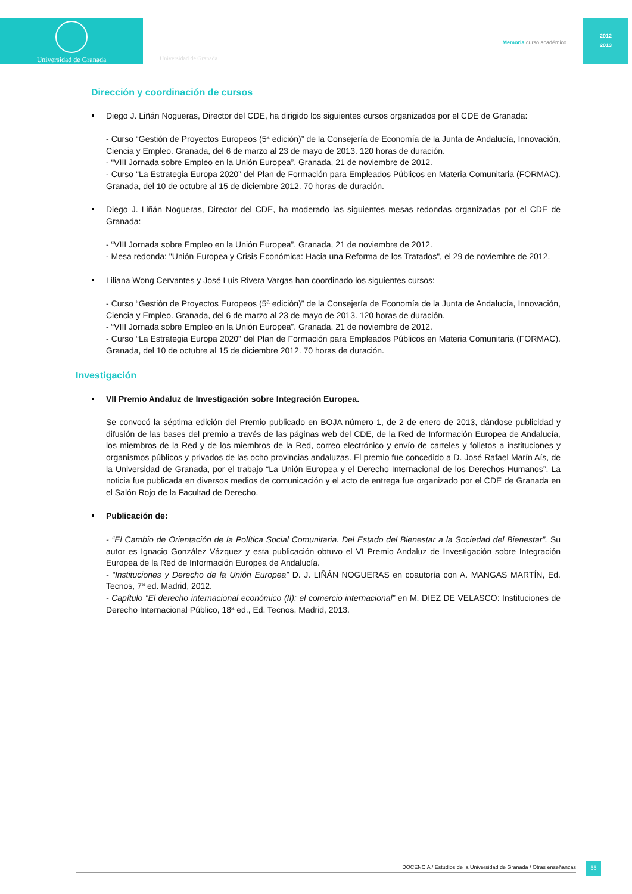Universidad de Granada
Universidad de Granada
Memoria curso académico
2012
2013
Dirección y coordinación de cursos
Diego J. Liñán Nogueras, Director del CDE, ha dirigido los siguientes cursos organizados por el CDE de Granada:
- Curso “Gestión de Proyectos Europeos (5ª edición)” de la Consejería de Economía de la Junta de Andalucía, Innovación, Ciencia y Empleo. Granada, del 6 de marzo al 23 de mayo de 2013. 120 horas de duración.
- “VIII Jornada sobre Empleo en la Unión Europea”. Granada, 21 de noviembre de 2012.
- Curso “La Estrategia Europa 2020” del Plan de Formación para Empleados Públicos en Materia Comunitaria (FORMAC). Granada, del 10 de octubre al 15 de diciembre 2012. 70 horas de duración.
Diego J. Liñán Nogueras, Director del CDE, ha moderado las siguientes mesas redondas organizadas por el CDE de Granada:
- “VIII Jornada sobre Empleo en la Unión Europea”. Granada, 21 de noviembre de 2012.
- Mesa redonda: "Unión Europea y Crisis Económica: Hacia una Reforma de los Tratados", el 29 de noviembre de 2012.
Liliana Wong Cervantes y José Luis Rivera Vargas han coordinado los siguientes cursos:
- Curso “Gestión de Proyectos Europeos (5ª edición)” de la Consejería de Economía de la Junta de Andalucía, Innovación, Ciencia y Empleo. Granada, del 6 de marzo al 23 de mayo de 2013. 120 horas de duración.
- “VIII Jornada sobre Empleo en la Unión Europea”. Granada, 21 de noviembre de 2012.
- Curso “La Estrategia Europa 2020” del Plan de Formación para Empleados Públicos en Materia Comunitaria (FORMAC). Granada, del 10 de octubre al 15 de diciembre 2012. 70 horas de duración.
Investigación
VII Premio Andaluz de Investigación sobre Integración Europea.
Se convocó la séptima edición del Premio publicado en BOJA número 1, de 2 de enero de 2013, dándose publicidad y difusión de las bases del premio a través de las páginas web del CDE, de la Red de Información Europea de Andalucía, los miembros de la Red y de los miembros de la Red, correo electrónico y envío de carteles y folletos a instituciones y organismos públicos y privados de las ocho provincias andaluzas. El premio fue concedido a D. José Rafael Marín Aís, de la Universidad de Granada, por el trabajo “La Unión Europea y el Derecho Internacional de los Derechos Humanos”. La noticia fue publicada en diversos medios de comunicación y el acto de entrega fue organizado por el CDE de Granada en el Salón Rojo de la Facultad de Derecho.
Publicación de:
- “El Cambio de Orientación de la Política Social Comunitaria. Del Estado del Bienestar a la Sociedad del Bienestar”. Su autor es Ignacio González Vázquez y esta publicación obtuvo el VI Premio Andaluz de Investigación sobre Integración Europea de la Red de Información Europea de Andalucía.
- “Instituciones y Derecho de la Unión Europea” D. J. LIÑÁN NOGUERAS en coautoría con A. MANGAS MARTÍN, Ed. Tecnos, 7ª ed. Madrid, 2012.
- Capítulo “El derecho internacional económico (II): el comercio internacional” en M. DIEZ DE VELASCO: Instituciones de Derecho Internacional Público, 18ª ed., Ed. Tecnos, Madrid, 2013.
DOCENCIA / Estudios de la Universidad de Granada / Otras enseñanzas
55